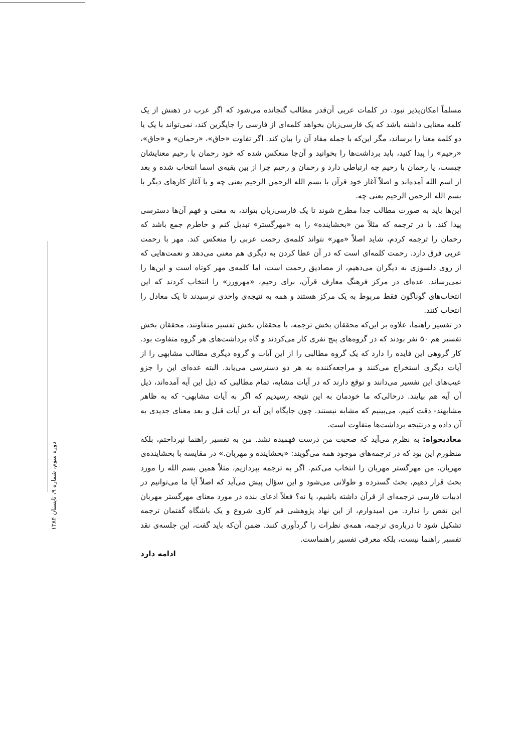دوره سوم، شماره ۹، تابستان ۱۳۸۴
مسلماً امکان‌پذیر نبود. در کلمات عربی آن‌قدر مطالب گنجانده می‌شود که اگر عرب در ذهنش از یک کلمه معنایی داشته باشد که یک فارسی‌زبان بخواهد کلمه‌ای از فارسی را جایگزین کند، نمی‌تواند با یک یا دو کلمه معنا را برساند، مگر این‌که با جمله مفاد آن را بیان کند. اگر تفاوت «حاق»، «رحمان» و «حاق»، «رحیم» را پیدا کنید، باید برداشت‌ها را بخوانید و آن‌جا منعکس شده که خود رحمان یا رحیم معنایشان چیست، یا رحمان با رحیم چه ارتباطی دارد و رحمان و رحیم چرا از بین بقیه‌ی اسما انتخاب شده و بعد از اسم الله آمده‌اند و اصلاً آغاز خود قرآن با بسم الله الرحمن الرحیم یعنی چه و یا آغاز کارهای دیگر با بسم الله الرحمن الرحیم یعنی چه.
این‌ها باید به صورت مطالب جدا مطرح شوند تا یک فارسی‌زبان بتواند، به معنی و فهم آن‌ها دسترسی پیدا کند. یا در ترجمه که مثلاً من «بخشاینده» را به «مهرگستر» تبدیل کنم و خاطرم جمع باشد که رحمان را ترجمه کردم، شاید اصلاً «مهر» نتواند کلمه‌ی رحمت عربی را منعکس کند. مهر با رحمت عربی فرق دارد. رحمت کلمه‌ای است که در آن عطا کردن به دیگری هم معنی می‌دهد و نعمت‌هایی که از روی دلسوزی به دیگران می‌دهیم، از مصادیق رحمت است، اما کلمه‌ی مهر کوتاه است و این‌ها را نمی‌رساند. عده‌ای در مرکز فرهنگ معارف قرآن، برای رحیم، «مهرورز» را انتخاب کردند که این انتخاب‌های گوناگون فقط مربوط به یک مرکز هستند و همه به نتیجه‌ی واحدی نرسیدند تا یک معادل را انتخاب کنند.
در تفسیر راهنما، علاوه بر این‌که محققان بخش ترجمه، با محققان بخش تفسیر متفاوتند، محققان بخش تفسیر هم ۵۰ نفر بودند که در گروه‌های پنج نفری کار می‌کردند و گاه برداشت‌های هر گروه متفاوت بود. کار گروهی این فایده را دارد که یک گروه مطالبی را از این آیات و گروه دیگری مطالب مشابهی را از آیات دیگری استخراج می‌کنند و مراجعه‌کننده به هر دو دسترسی می‌یابد. البته عده‌ای این را جزو عیب‌های این تفسیر می‌دانند و توقع دارند که در آیات مشابه، تمام مطالبی که ذیل این آیه آمده‌اند، ذیل آن آیه هم بیایند. درحالی‌که ما خودمان به این نتیجه رسیدیم که اگر به آیات مشابهی- که به ظاهر مشابهند- دقت کنیم، می‌بینیم که مشابه نیستند. چون جایگاه این آیه در آیات قبل و بعد معنای جدیدی به آن داده و درنتیجه برداشت‌ها متفاوت است.
معادیخواه: به نظرم می‌آید که صحبت من درست فهمیده نشد. من به تفسیر راهنما نپرداختم، بلکه منظورم این بود که در ترجمه‌های موجود همه می‌گویند: «بخشاینده و مهربان.» در مقایسه با بخشاینده‌ی مهربان، من مهرگستر مهربان را انتخاب می‌کنم. اگر به ترجمه بپردازیم، مثلاً همین بسم الله را مورد بحث قرار دهیم، بحث گسترده و طولانی می‌شود و این سؤال پیش می‌آید که اصلاً آیا ما می‌توانیم در ادبیات فارسی ترجمه‌ای از قرآن داشته باشیم، یا نه؟ فعلاً ادعای بنده در مورد معنای مهرگستر مهربان این نقص را ندارد. من امیدوارم، از این نهاد پژوهشی قم کاری شروع و یک باشگاه گفتمان ترجمه تشکیل شود تا درباره‌ی ترجمه، همه‌ی نظرات را گردآوری کنند. ضمن آن‌که باید گفت، این جلسه‌ی نقد تفسیر راهنما نیست، بلکه معرفی تفسیر راهنماست.
ادامه دارد